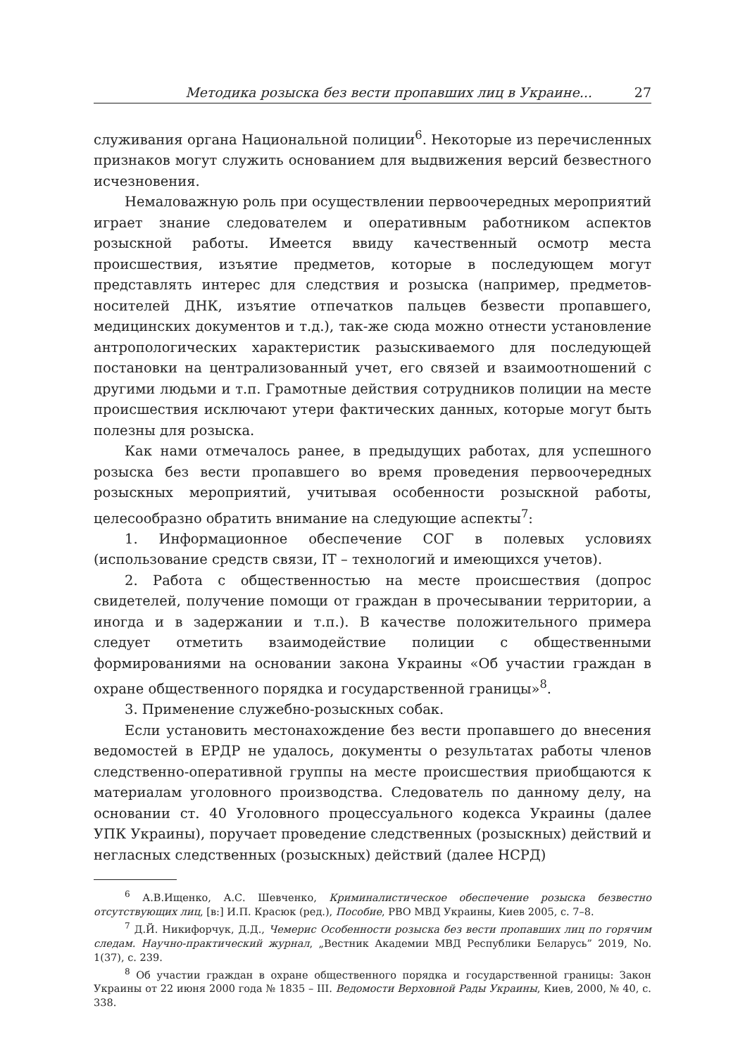Методика розыска без вести пропавших лиц в Украине... 27
служивания органа Национальной полиции<sup>6</sup>. Некоторые из перечисленных признаков могут служить основанием для выдвижения версий безвестного исчезновения.
Немаловажную роль при осуществлении первоочередных мероприятий играет знание следователем и оперативным работником аспектов розыскной работы. Имеется ввиду качественный осмотр места происшествия, изъятие предметов, которые в последующем могут представлять интерес для следствия и розыска (например, предметов-носителей ДНК, изъятие отпечатков пальцев безвести пропавшего, медицинских документов и т.д.), так-же сюда можно отнести установление антропологических характеристик разыскиваемого для последующей постановки на централизованный учет, его связей и взаимоотношений с другими людьми и т.п. Грамотные действия сотрудников полиции на месте происшествия исключают утери фактических данных, которые могут быть полезны для розыска.
Как нами отмечалось ранее, в предыдущих работах, для успешного розыска без вести пропавшего во время проведения первоочередных розыскных мероприятий, учитывая особенности розыскной работы, целесообразно обратить внимание на следующие аспекты<sup>7</sup>:
1. Информационное обеспечение СОГ в полевых условиях (использование средств связи, IT – технологий и имеющихся учетов).
2. Работа с общественностью на месте происшествия (допрос свидетелей, получение помощи от граждан в прочесывании территории, а иногда и в задержании и т.п.). В качестве положительного примера следует отметить взаимодействие полиции с общественными формированиями на основании закона Украины «Об участии граждан в охране общественного порядка и государственной границы»<sup>8</sup>.
3. Применение служебно-розыскных собак.
Если установить местонахождение без вести пропавшего до внесения ведомостей в ЕРДР не удалось, документы о результатах работы членов следственно-оперативной группы на месте происшествия приобщаются к материалам уголовного производства. Следователь по данному делу, на основании ст. 40 Уголовного процессуального кодекса Украины (далее УПК Украины), поручает проведение следственных (розыскных) действий и негласных следственных (розыскных) действий (далее НСРД)
<sup>6</sup> А.В.Ищенко, А.С. Шевченко, Криминалистическое обеспечение розыска безвестно отсутствующих лиц, [в:] И.П. Красюк (ред.), Пособие, РВО МВД Украины, Киев 2005, с. 7–8.
<sup>7</sup> Д.Й. Никифорчук, Д.Д., Чемерис Особенности розыска без вести пропавших лиц по горячим следам. Научно-практический журнал, „Вестник Академии МВД Республики Беларусь” 2019, No. 1(37), с. 239.
<sup>8</sup> Об участии граждан в охране общественного порядка и государственной границы: Закон Украины от 22 июня 2000 года № 1835 – III. Ведомости Верховной Рады Украины, Киев, 2000, № 40, с. 338.